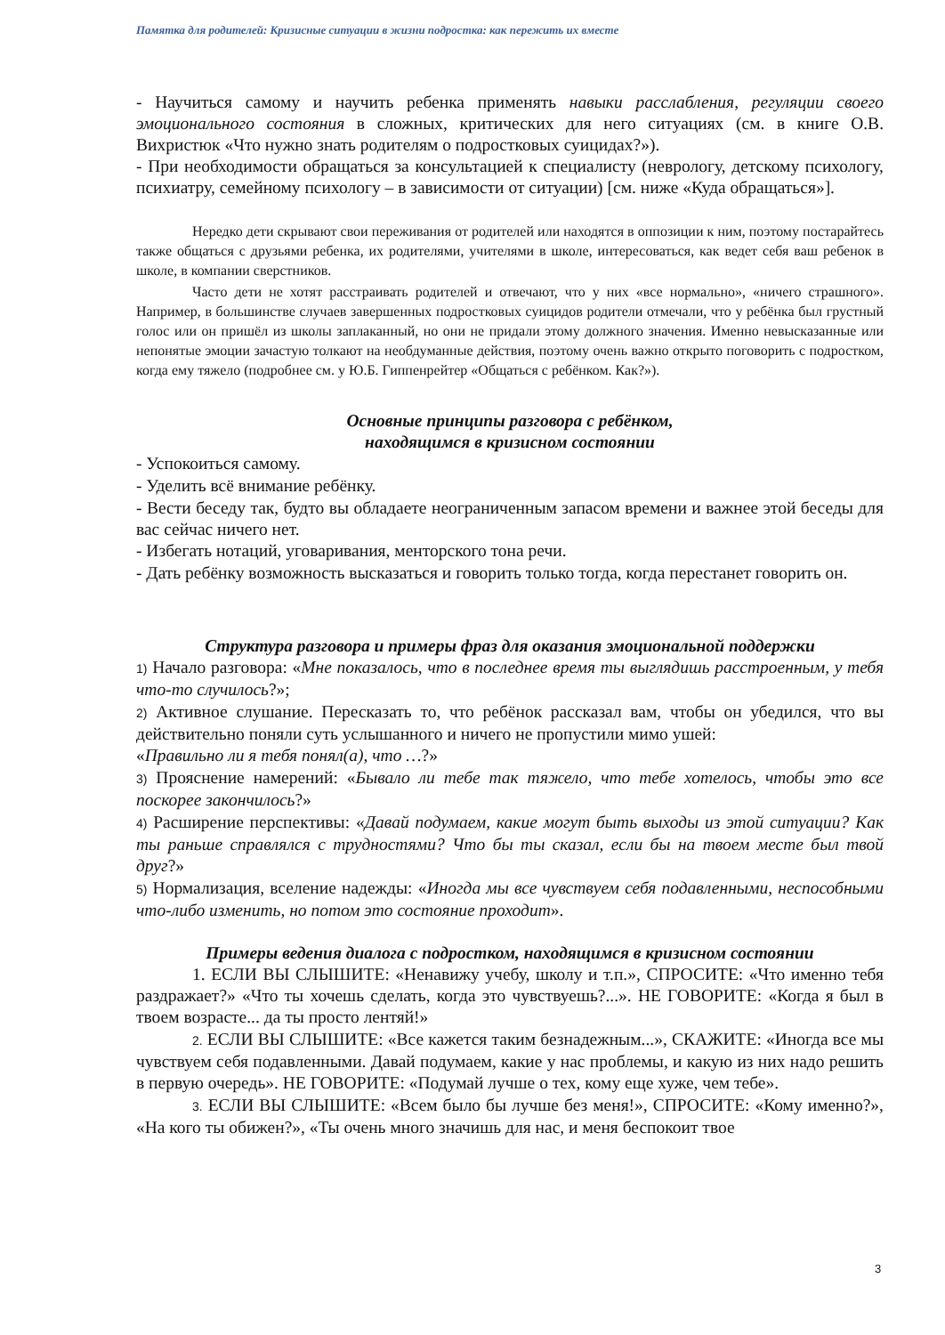Памятка для родителей: Кризисные ситуации в жизни подростка: как пережить их вместе
- Научиться самому и научить ребенка применять навыки расслабления, регуляции своего эмоционального состояния в сложных, критических для него ситуациях (см. в книге О.В. Вихристюк «Что нужно знать родителям о подростковых суицидах?»).
- При необходимости обращаться за консультацией к специалисту (неврологу, детскому психологу, психиатру, семейному психологу – в зависимости от ситуации) [см. ниже «Куда обращаться»].
Нередко дети скрывают свои переживания от родителей или находятся в оппозиции к ним, поэтому постарайтесь также общаться с друзьями ребенка, их родителями, учителями в школе, интересоваться, как ведет себя ваш ребенок в школе, в компании сверстников.
Часто дети не хотят расстраивать родителей и отвечают, что у них «все нормально», «ничего страшного». Например, в большинстве случаев завершенных подростковых суицидов родители отмечали, что у ребёнка был грустный голос или он пришёл из школы заплаканный, но они не придали этому должного значения. Именно невысказанные или непонятые эмоции зачастую толкают на необдуманные действия, поэтому очень важно открыто поговорить с подростком, когда ему тяжело (подробнее см. у Ю.Б. Гиппенрейтер «Общаться с ребёнком. Как?»).
Основные принципы разговора с ребёнком,
находящимся в кризисном состоянии
- Успокоиться самому.
- Уделить всё внимание ребёнку.
- Вести беседу так, будто вы обладаете неограниченным запасом времени и важнее этой беседы для вас сейчас ничего нет.
- Избегать нотаций, уговаривания, менторского тона речи.
- Дать ребёнку возможность высказаться и говорить только тогда, когда перестанет говорить он.
Структура разговора и примеры фраз для оказания эмоциональной поддержки
1) Начало разговора: «Мне показалось, что в последнее время ты выглядишь расстроенным, у тебя что-то случилось?»;
2) Активное слушание. Пересказать то, что ребёнок рассказал вам, чтобы он убедился, что вы действительно поняли суть услышанного и ничего не пропустили мимо ушей:
«Правильно ли я тебя понял(а), что …?»
3) Прояснение намерений: «Бывало ли тебе так тяжело, что тебе хотелось, чтобы это все поскорее закончилось?»
4) Расширение перспективы: «Давай подумаем, какие могут быть выходы из этой ситуации? Как ты раньше справлялся с трудностями? Что бы ты сказал, если бы на твоем месте был твой друг?»
5) Нормализация, вселение надежды: «Иногда мы все чувствуем себя подавленными, неспособными что-либо изменить, но потом это состояние проходит».
Примеры ведения диалога с подростком, находящимся в кризисном состоянии
1. ЕСЛИ ВЫ СЛЫШИТЕ: «Ненавижу учебу, школу и т.п.», СПРОСИТЕ: «Что именно тебя раздражает?» «Что ты хочешь сделать, когда это чувствуешь?...». НЕ ГОВОРИТЕ: «Когда я был в твоем возрасте... да ты просто лентяй!»
2. ЕСЛИ ВЫ СЛЫШИТЕ: «Все кажется таким безнадежным...», СКАЖИТЕ: «Иногда все мы чувствуем себя подавленными. Давай подумаем, какие у нас проблемы, и какую из них надо решить в первую очередь». НЕ ГОВОРИТЕ: «Подумай лучше о тех, кому еще хуже, чем тебе».
3. ЕСЛИ ВЫ СЛЫШИТЕ: «Всем было бы лучше без меня!», СПРОСИТЕ: «Кому именно?», «На кого ты обижен?», «Ты очень много значишь для нас, и меня беспокоит твое
3